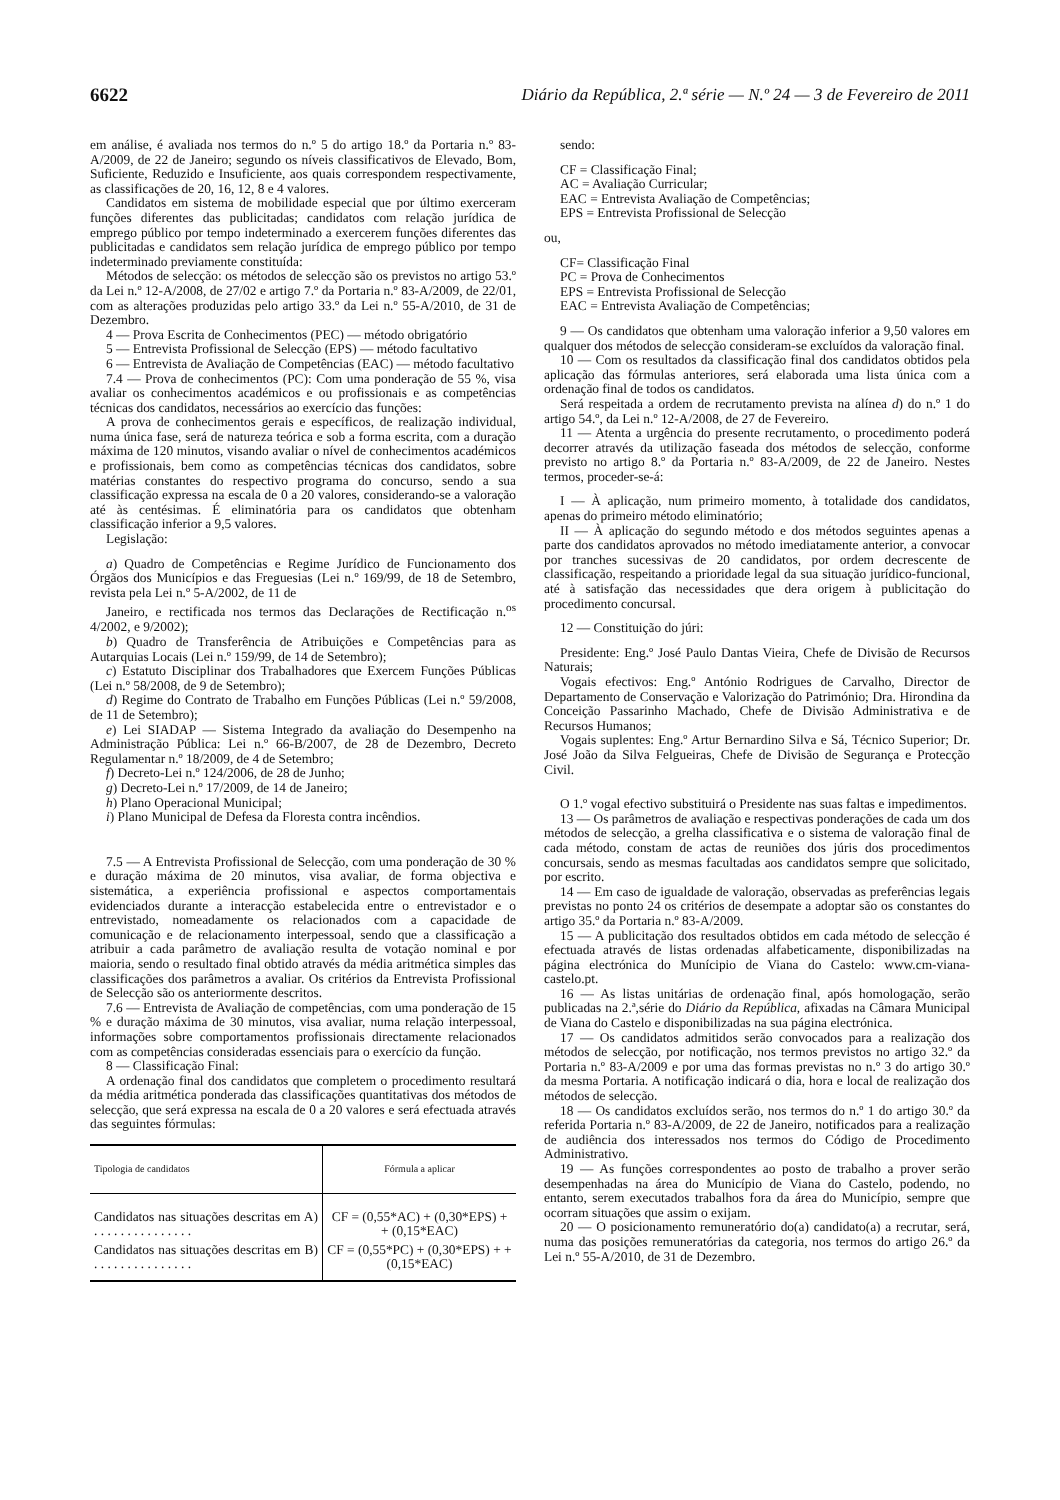6622 Diário da República, 2.ª série — N.º 24 — 3 de Fevereiro de 2011
em análise, é avaliada nos termos do n.º 5 do artigo 18.º da Portaria n.º 83-A/2009, de 22 de Janeiro; segundo os níveis classificativos de Elevado, Bom, Suficiente, Reduzido e Insuficiente, aos quais correspondem respectivamente, as classificações de 20, 16, 12, 8 e 4 valores.
Candidatos em sistema de mobilidade especial que por último exerceram funções diferentes das publicitadas; candidatos com relação jurídica de emprego público por tempo indeterminado a exercerem funções diferentes das publicitadas e candidatos sem relação jurídica de emprego público por tempo indeterminado previamente constituída:
Métodos de selecção: os métodos de selecção são os previstos no artigo 53.º da Lei n.º 12-A/2008, de 27/02 e artigo 7.º da Portaria n.º 83-A/2009, de 22/01, com as alterações produzidas pelo artigo 33.º da Lei n.º 55-A/2010, de 31 de Dezembro.
4 — Prova Escrita de Conhecimentos (PEC) — método obrigatório
5 — Entrevista Profissional de Selecção (EPS) — método facultativo
6 — Entrevista de Avaliação de Competências (EAC) — método facultativo
7.4 — Prova de conhecimentos (PC): Com uma ponderação de 55 %, visa avaliar os conhecimentos académicos e ou profissionais e as competências técnicas dos candidatos, necessários ao exercício das funções:
A prova de conhecimentos gerais e específicos, de realização individual, numa única fase, será de natureza teórica e sob a forma escrita, com a duração máxima de 120 minutos, visando avaliar o nível de conhecimentos académicos e profissionais, bem como as competências técnicas dos candidatos, sobre matérias constantes do respectivo programa do concurso, sendo a sua classificação expressa na escala de 0 a 20 valores, considerando-se a valoração até às centésimas. É eliminatória para os candidatos que obtenham classificação inferior a 9,5 valores.
Legislação:
a) Quadro de Competências e Regime Jurídico de Funcionamento dos Órgãos dos Municípios e das Freguesias (Lei n.º 169/99, de 18 de Setembro, revista pela Lei n.º 5-A/2002, de 11 de
Janeiro, e rectificada nos termos das Declarações de Rectificação n.<sup>os</sup> 4/2002, e 9/2002);
b) Quadro de Transferência de Atribuições e Competências para as Autarquias Locais (Lei n.º 159/99, de 14 de Setembro);
c) Estatuto Disciplinar dos Trabalhadores que Exercem Funções Públicas (Lei n.º 58/2008, de 9 de Setembro);
d) Regime do Contrato de Trabalho em Funções Públicas (Lei n.º 59/2008, de 11 de Setembro);
e) Lei SIADAP — Sistema Integrado da avaliação do Desempenho na Administração Pública: Lei n.º 66-B/2007, de 28 de Dezembro, Decreto Regulamentar n.º 18/2009, de 4 de Setembro;
f) Decreto-Lei n.º 124/2006, de 28 de Junho;
g) Decreto-Lei n.º 17/2009, de 14 de Janeiro;
h) Plano Operacional Municipal;
i) Plano Municipal de Defesa da Floresta contra incêndios.
7.5 — A Entrevista Profissional de Selecção, com uma ponderação de 30 % e duração máxima de 20 minutos, visa avaliar, de forma objectiva e sistemática, a experiência profissional e aspectos comportamentais evidenciados durante a interacção estabelecida entre o entrevistador e o entrevistado, nomeadamente os relacionados com a capacidade de comunicação e de relacionamento interpessoal, sendo que a classificação a atribuir a cada parâmetro de avaliação resulta de votação nominal e por maioria, sendo o resultado final obtido através da média aritmética simples das classificações dos parâmetros a avaliar. Os critérios da Entrevista Profissional de Selecção são os anteriormente descritos.
7.6 — Entrevista de Avaliação de competências, com uma ponderação de 15 % e duração máxima de 30 minutos, visa avaliar, numa relação interpessoal, informações sobre comportamentos profissionais directamente relacionados com as competências consideradas essenciais para o exercício da função.
8 — Classificação Final:
A ordenação final dos candidatos que completem o procedimento resultará da média aritmética ponderada das classificações quantitativas dos métodos de selecção, que será expressa na escala de 0 a 20 valores e será efectuada através das seguintes fórmulas:
| Tipologia de candidatos | Fórmula a aplicar |
| --- | --- |
| Candidatos nas situações descritas em A) . . . . . . . . . . . . . . . | CF = (0,55*AC) + (0,30*EPS) + + (0,15*EAC) |
| Candidatos nas situações descritas em B) . . . . . . . . . . . . . . . | CF = (0,55*PC) + (0,30*EPS) + + (0,15*EAC) |
sendo:
CF = Classificação Final;
AC = Avaliação Curricular;
EAC = Entrevista Avaliação de Competências;
EPS = Entrevista Profissional de Selecção
ou,
CF= Classificação Final
PC = Prova de Conhecimentos
EPS = Entrevista Profissional de Selecção
EAC = Entrevista Avaliação de Competências;
9 — Os candidatos que obtenham uma valoração inferior a 9,50 valores em qualquer dos métodos de selecção consideram-se excluídos da valoração final.
10 — Com os resultados da classificação final dos candidatos obtidos pela aplicação das fórmulas anteriores, será elaborada uma lista única com a ordenação final de todos os candidatos.
Será respeitada a ordem de recrutamento prevista na alínea d) do n.º 1 do artigo 54.º, da Lei n.º 12-A/2008, de 27 de Fevereiro.
11 — Atenta a urgência do presente recrutamento, o procedimento poderá decorrer através da utilização faseada dos métodos de selecção, conforme previsto no artigo 8.º da Portaria n.º 83-A/2009, de 22 de Janeiro. Nestes termos, proceder-se-á:
I — À aplicação, num primeiro momento, à totalidade dos candidatos, apenas do primeiro método eliminatório;
II — À aplicação do segundo método e dos métodos seguintes apenas a parte dos candidatos aprovados no método imediatamente anterior, a convocar por tranches sucessivas de 20 candidatos, por ordem decrescente de classificação, respeitando a prioridade legal da sua situação jurídico-funcional, até à satisfação das necessidades que dera origem à publicitação do procedimento concursal.
12 — Constituição do júri:
Presidente: Eng.º José Paulo Dantas Vieira, Chefe de Divisão de Recursos Naturais;
Vogais efectivos: Eng.º António Rodrigues de Carvalho, Director de Departamento de Conservação e Valorização do Património; Dra. Hirondina da Conceição Passarinho Machado, Chefe de Divisão Administrativa e de Recursos Humanos;
Vogais suplentes: Eng.º Artur Bernardino Silva e Sá, Técnico Superior; Dr. José João da Silva Felgueiras, Chefe de Divisão de Segurança e Protecção Civil.
O 1.º vogal efectivo substituirá o Presidente nas suas faltas e impedimentos.
13 — Os parâmetros de avaliação e respectivas ponderações de cada um dos métodos de selecção, a grelha classificativa e o sistema de valoração final de cada método, constam de actas de reuniões dos júris dos procedimentos concursais, sendo as mesmas facultadas aos candidatos sempre que solicitado, por escrito.
14 — Em caso de igualdade de valoração, observadas as preferências legais previstas no ponto 24 os critérios de desempate a adoptar são os constantes do artigo 35.º da Portaria n.º 83-A/2009.
15 — A publicitação dos resultados obtidos em cada método de selecção é efectuada através de listas ordenadas alfabeticamente, disponibilizadas na página electrónica do Munícipio de Viana do Castelo: www.cm-viana-castelo.pt.
16 — As listas unitárias de ordenação final, após homologação, serão publicadas na 2.ª,série do Diário da República, afixadas na Câmara Municipal de Viana do Castelo e disponibilizadas na sua página electrónica.
17 — Os candidatos admitidos serão convocados para a realização dos métodos de selecção, por notificação, nos termos previstos no artigo 32.º da Portaria n.º 83-A/2009 e por uma das formas previstas no n.º 3 do artigo 30.º da mesma Portaria. A notificação indicará o dia, hora e local de realização dos métodos de selecção.
18 — Os candidatos excluídos serão, nos termos do n.º 1 do artigo 30.º da referida Portaria n.º 83-A/2009, de 22 de Janeiro, notificados para a realização de audiência dos interessados nos termos do Código de Procedimento Administrativo.
19 — As funções correspondentes ao posto de trabalho a prover serão desempenhadas na área do Município de Viana do Castelo, podendo, no entanto, serem executados trabalhos fora da área do Município, sempre que ocorram situações que assim o exijam.
20 — O posicionamento remuneratório do(a) candidato(a) a recrutar, será, numa das posições remuneratórias da categoria, nos termos do artigo 26.º da Lei n.º 55-A/2010, de 31 de Dezembro.